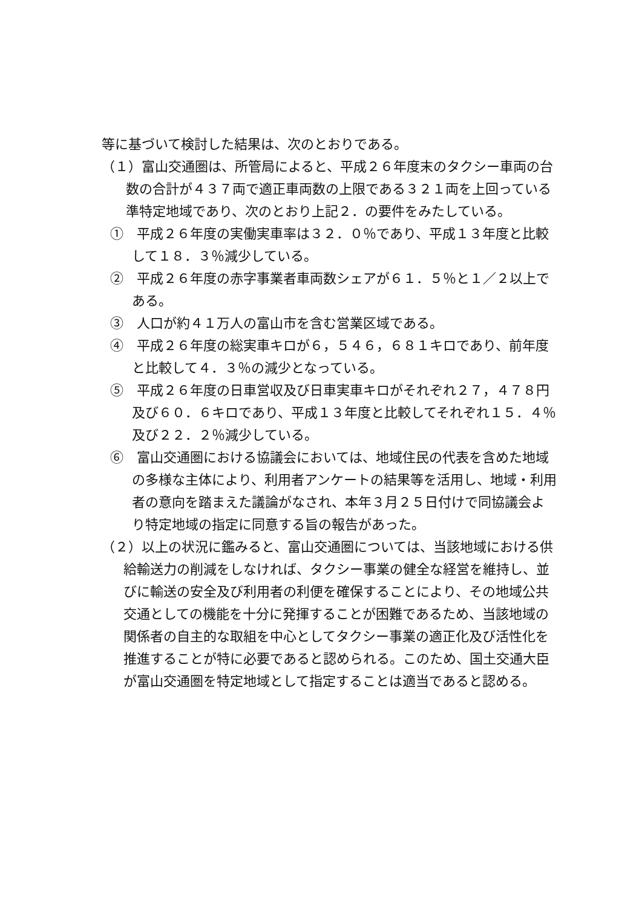等に基づいて検討した結果は、次のとおりである。
（１）富山交通圏は、所管局によると、平成２６年度末のタクシー車両の台数の合計が４３７両で適正車両数の上限である３２１両を上回っている準特定地域であり、次のとおり上記２．の要件をみたしている。
①　平成２６年度の実働実車率は３２．０％であり、平成１３年度と比較して１８．３％減少している。
②　平成２６年度の赤字事業者車両数シェアが６１．５％と１／２以上である。
③　人口が約４１万人の富山市を含む営業区域である。
④　平成２６年度の総実車キロが６，５４６，６８１キロであり、前年度と比較して４．３％の減少となっている。
⑤　平成２６年度の日車営収及び日車実車キロがそれぞれ２７，４７８円及び６０．６キロであり、平成１３年度と比較してそれぞれ１５．４％及び２２．２％減少している。
⑥　富山交通圏における協議会においては、地域住民の代表を含めた地域の多様な主体により、利用者アンケートの結果等を活用し、地域・利用者の意向を踏まえた議論がなされ、本年３月２５日付けで同協議会より特定地域の指定に同意する旨の報告があった。
（２）以上の状況に鑑みると、富山交通圏については、当該地域における供給輸送力の削減をしなければ、タクシー事業の健全な経営を維持し、並びに輸送の安全及び利用者の利便を確保することにより、その地域公共交通としての機能を十分に発揮することが困難であるため、当該地域の関係者の自主的な取組を中心としてタクシー事業の適正化及び活性化を推進することが特に必要であると認められる。このため、国土交通大臣が富山交通圏を特定地域として指定することは適当であると認める。